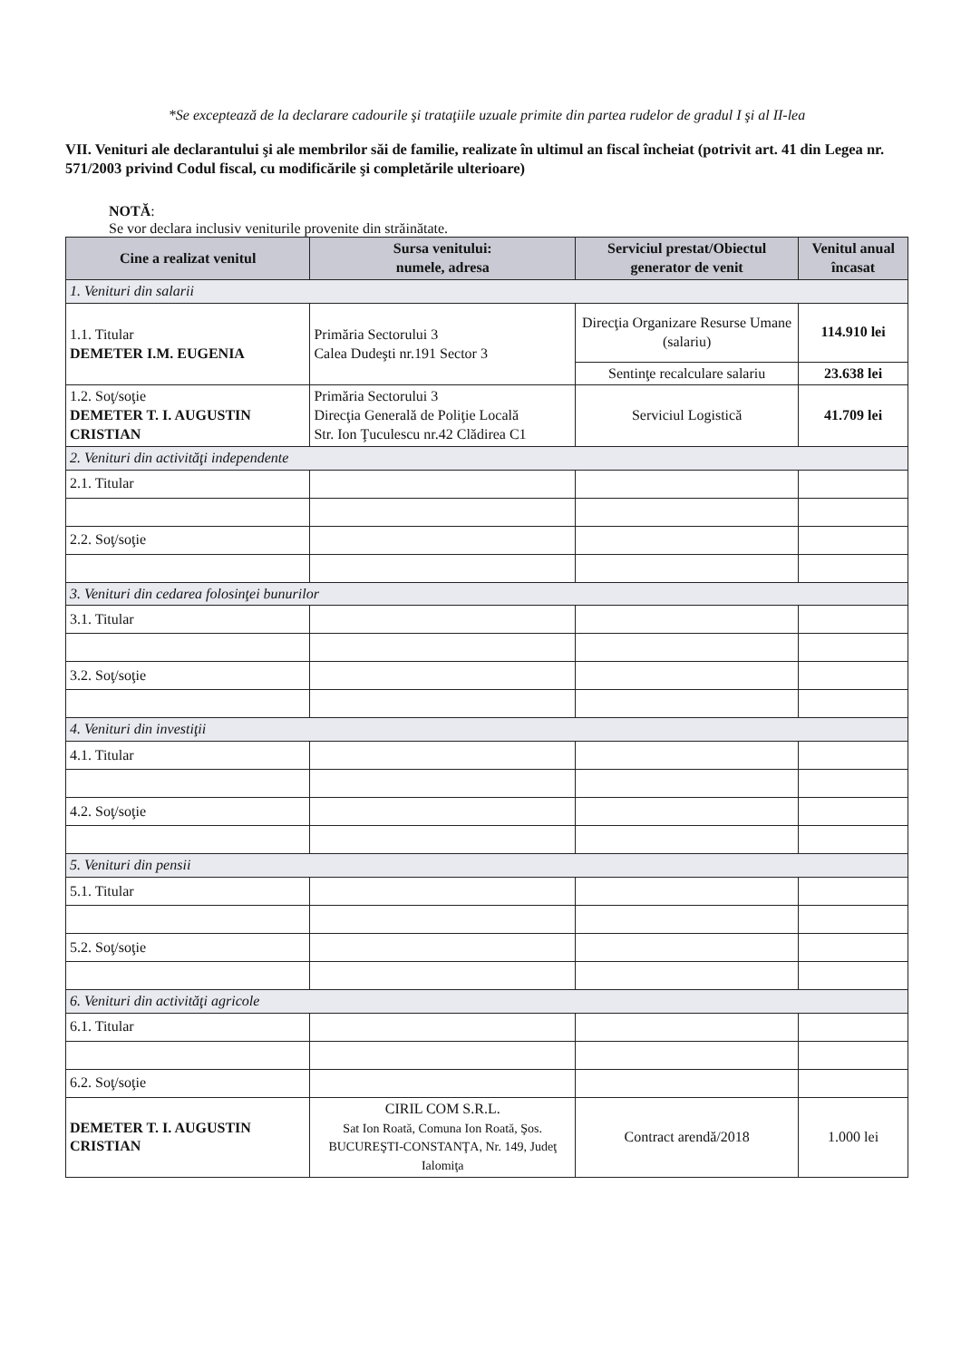*Se exceptează de la declarare cadourile şi trataţiile uzuale primite din partea rudelor de gradul I şi al II-lea
VII. Venituri ale declarantului şi ale membrilor săi de familie, realizate în ultimul an fiscal încheiat (potrivit art. 41 din Legea nr. 571/2003 privind Codul fiscal, cu modificările şi completările ulterioare)
NOTĂ:
Se vor declara inclusiv veniturile provenite din străinătate.
| Cine a realizat venitul | Sursa venitului: numele, adresa | Serviciul prestat/Obiectul generator de venit | Venitul anual încasat |
| --- | --- | --- | --- |
| 1. Venituri din salarii | | | |
| 1.1. Titular DEMETER I.M. EUGENIA | Primăria Sectorului 3 Calea Dudeşti nr.191 Sector 3 | Direcţia Organizare Resurse Umane (salariu) | 114.910 lei |
| | | Sentinţe recalculare salariu | 23.638 lei |
| 1.2. Soţ/soţie DEMETER T. I. AUGUSTIN CRISTIAN | Primăria Sectorului 3 Direcţia Generală de Poliţie Locală Str. Ion Ţuculescu nr.42 Clădirea C1 | Serviciul Logistică | 41.709 lei |
| 2. Venituri din activităţi independente | | | |
| 2.1. Titular | | | |
| 2.2. Soţ/soţie | | | |
| 3. Venituri din cedarea folosinţei bunurilor | | | |
| 3.1. Titular | | | |
| 3.2. Soţ/soţie | | | |
| 4. Venituri din investiţii | | | |
| 4.1. Titular | | | |
| 4.2. Soţ/soţie | | | |
| 5. Venituri din pensii | | | |
| 5.1. Titular | | | |
| 5.2. Soţ/soţie | | | |
| 6. Venituri din activităţi agricole | | | |
| 6.1. Titular | | | |
| 6.2. Soţ/soţie | | | |
| DEMETER T. I. AUGUSTIN CRISTIAN | CIRIL COM S.R.L. Sat Ion Roată, Comuna Ion Roată, Şos. BUCUREŞTI-CONSTANŢA, Nr. 149, Judeţ Ialomiţa | Contract arendă/2018 | 1.000 lei |